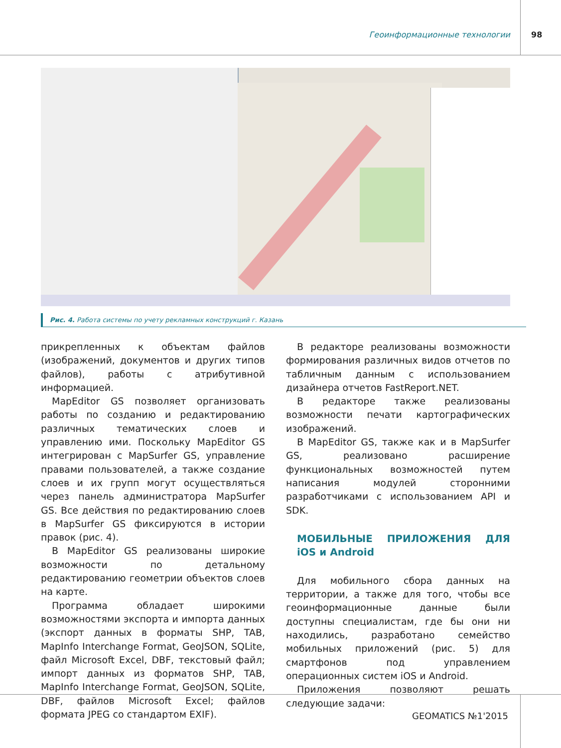Геоинформационные технологии 98
Рис. 4. Работа системы по учету рекламных конструкций г. Казань
прикрепленных к объектам файлов (изображений, документов и других типов файлов), работы с атрибутивной информацией.
MapEditor GS позволяет организовать работы по созданию и редактированию различных тематических слоев и управлению ими. Поскольку MapEditor GS интегрирован с MapSurfer GS, управление правами пользователей, а также создание слоев и их групп могут осуществляться через панель администратора MapSurfer GS. Все действия по редактированию слоев в MapSurfer GS фиксируются в истории правок (рис. 4).
В MapEditor GS реализованы широкие возможности по детальному редактированию геометрии объектов слоев на карте.
Программа обладает широкими возможностями экспорта и импорта данных (экспорт данных в форматы SHP, TAB, MapInfo Interchange Format, GeoJSON, SQLite, файл Microsoft Excel, DBF, текстовый файл; импорт данных из форматов SHP, TAB, MapInfo Interchange Format, GeoJSON, SQLite, DBF, файлов Microsoft Excel; файлов формата JPEG со стандартом EXIF).
В редакторе реализованы возможности формирования различных видов отчетов по табличным данным с использованием дизайнера отчетов FastReport.NET.
В редакторе также реализованы возможности печати картографических изображений.
В MapEditor GS, также как и в MapSurfer GS, реализовано расширение функциональных возможностей путем написания модулей сторонними разработчиками с использованием API и SDK.
МОБИЛЬНЫЕ ПРИЛОЖЕНИЯ ДЛЯ iOS и Android
Для мобильного сбора данных на территории, а также для того, чтобы все геоинформационные данные были доступны специалистам, где бы они ни находились, разработано семейство мобильных приложений (рис. 5) для смартфонов под управлением операционных систем iOS и Android.
Приложения позволяют решать следующие задачи:
GEOMATICS №1'2015